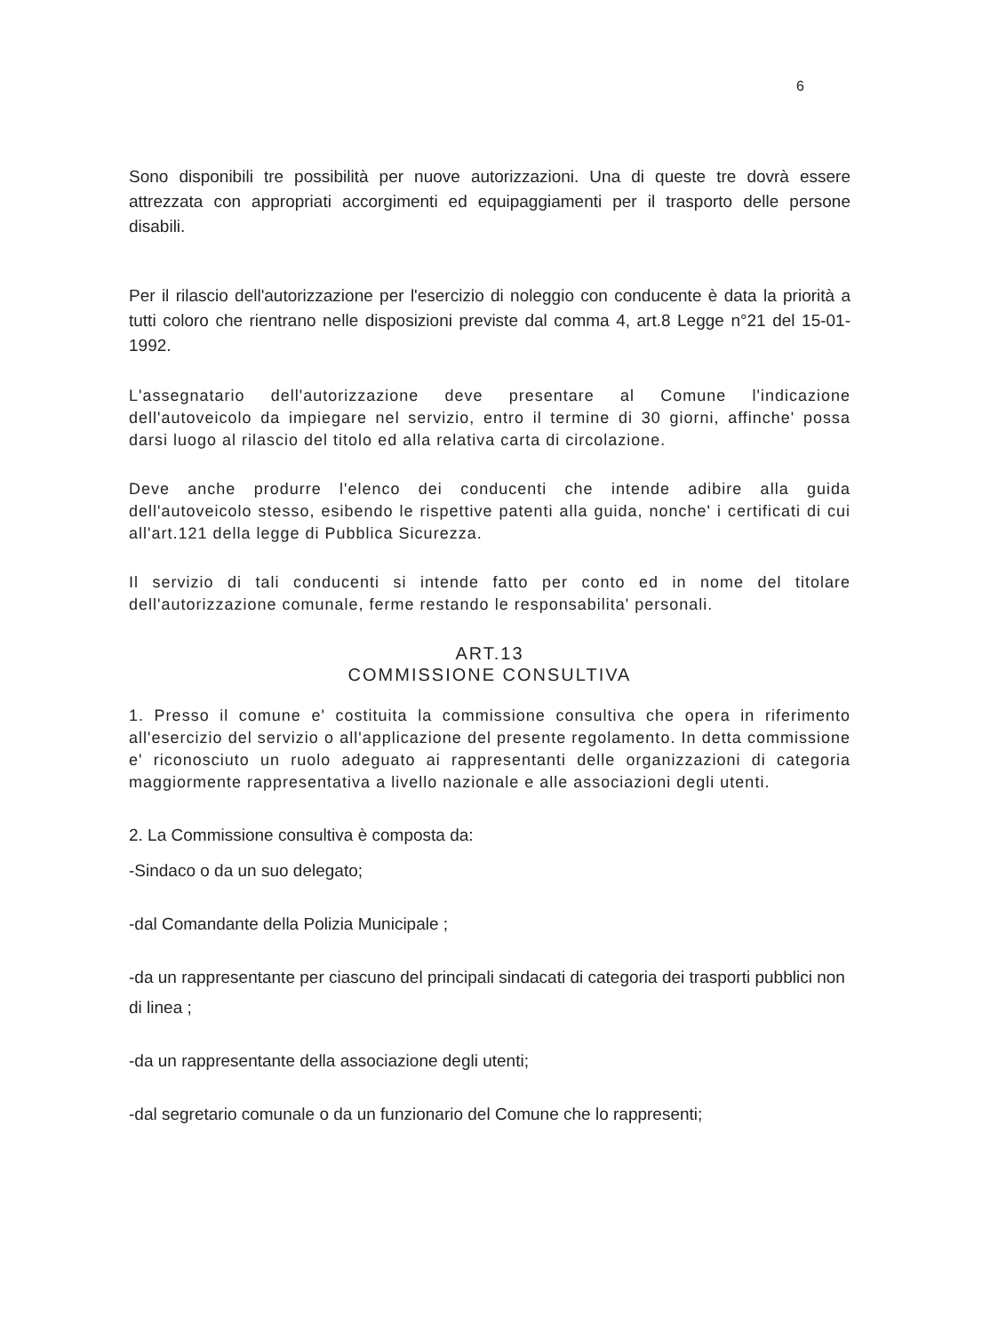6
Sono disponibili tre possibilità per nuove autorizzazioni. Una di queste tre dovrà essere attrezzata con appropriati accorgimenti ed equipaggiamenti per il trasporto delle persone disabili.
Per il rilascio dell'autorizzazione per l'esercizio di noleggio con conducente è data la priorità a tutti coloro che rientrano nelle disposizioni previste dal comma 4, art.8 Legge n°21 del 15-01-1992.
L'assegnatario dell'autorizzazione deve presentare al Comune l'indicazione dell'autoveicolo da impiegare nel servizio, entro il termine di 30 giorni, affinche' possa darsi luogo al rilascio del titolo ed alla relativa carta di circolazione.
Deve anche produrre l'elenco dei conducenti che intende adibire alla guida dell'autoveicolo stesso, esibendo le rispettive patenti alla guida, nonche' i certificati di cui all'art.121 della legge di Pubblica Sicurezza.
Il servizio di tali conducenti si intende fatto per conto ed in nome del titolare dell'autorizzazione comunale, ferme restando le responsabilita' personali.
ART.13
COMMISSIONE CONSULTIVA
1. Presso il comune e' costituita la commissione consultiva che opera in riferimento all'esercizio del servizio o all'applicazione del presente regolamento. In detta commissione e' riconosciuto un ruolo adeguato ai rappresentanti delle organizzazioni di categoria maggiormente rappresentativa a livello nazionale e alle associazioni degli utenti.
2. La Commissione consultiva è composta da:
-Sindaco o da un suo delegato;
-dal Comandante della Polizia Municipale ;
-da un rappresentante per ciascuno del principali sindacati di categoria dei trasporti pubblici non di linea ;
-da un rappresentante della associazione degli utenti;
-dal segretario comunale o da un funzionario del Comune che lo rappresenti;